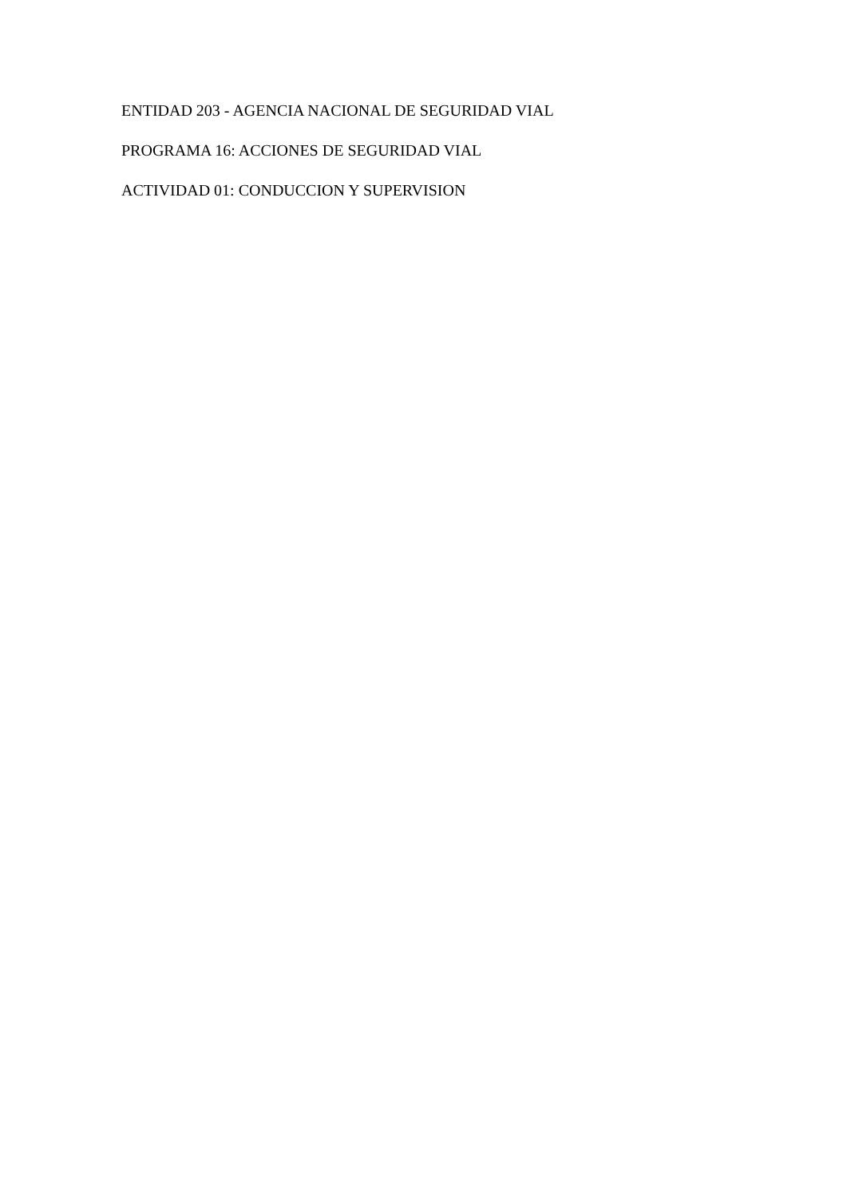ENTIDAD 203 - AGENCIA NACIONAL DE SEGURIDAD VIAL
PROGRAMA 16: ACCIONES DE SEGURIDAD VIAL
ACTIVIDAD 01: CONDUCCION Y SUPERVISION